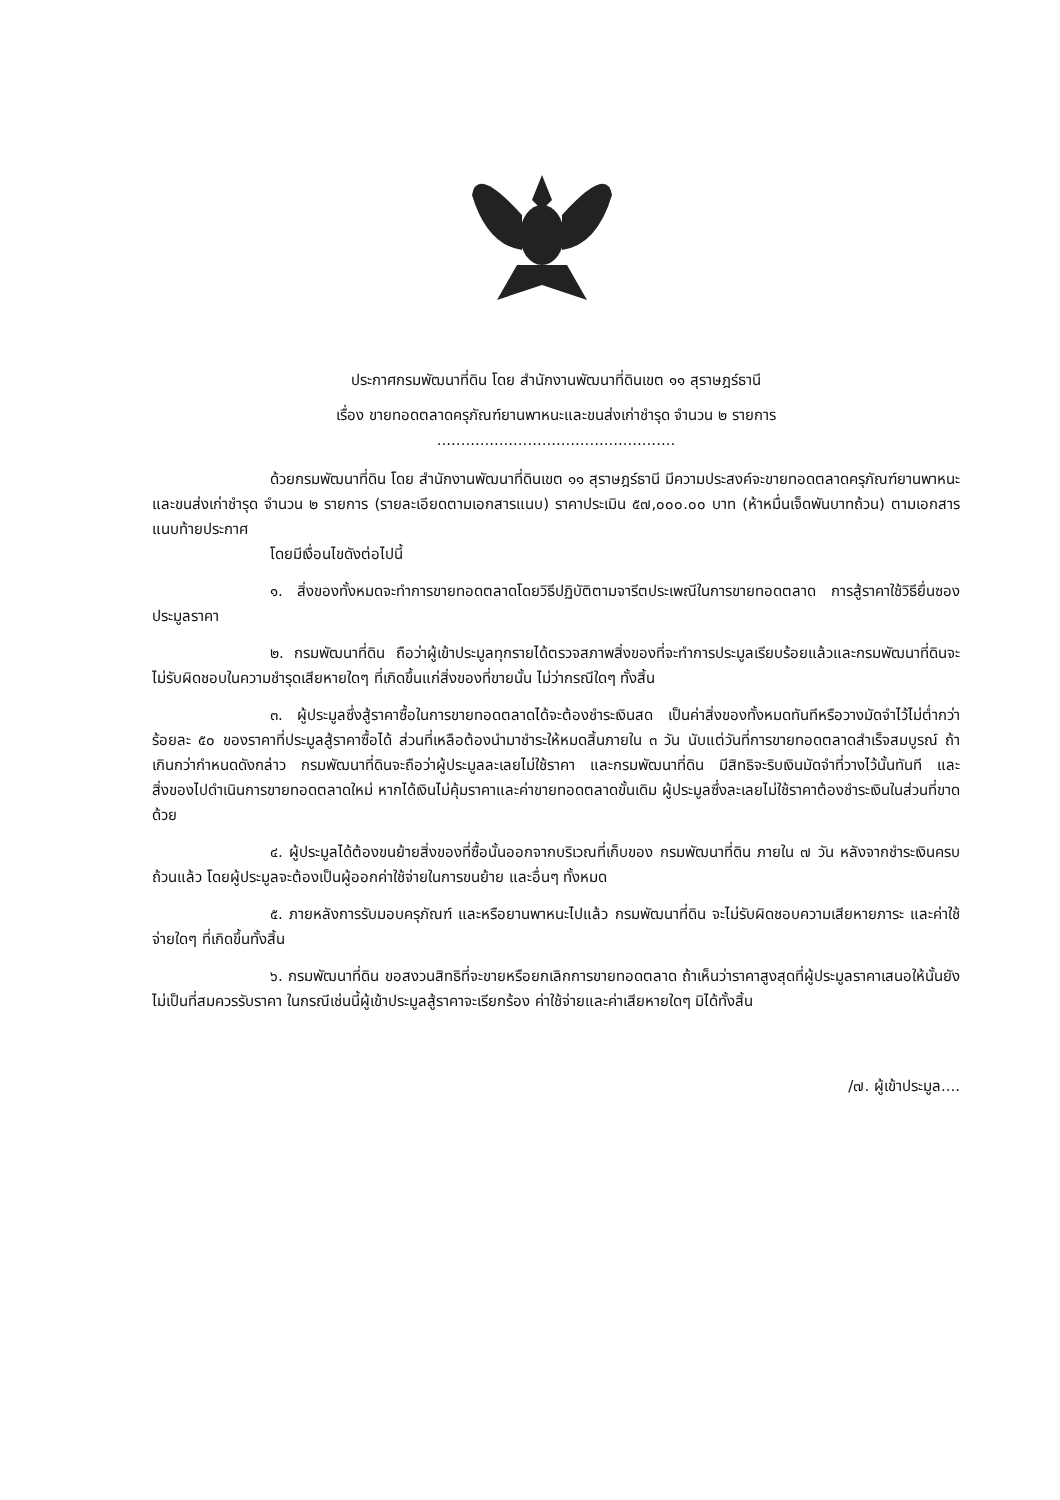ประกาศกรมพัฒนาที่ดิน โดย สำนักงานพัฒนาที่ดินเขต ๑๑ สุราษฎร์ธานี
เรื่อง ขายทอดตลาดครุภัณฑ์ยานพาหนะและขนส่งเก่าชำรุด จำนวน ๒ รายการ
..................................................
ด้วยกรมพัฒนาที่ดิน โดย สำนักงานพัฒนาที่ดินเขต ๑๑ สุราษฎร์ธานี มีความประสงค์จะขายทอดตลาดครุภัณฑ์ยานพาหนะและขนส่งเก่าชำรุด จำนวน ๒ รายการ (รายละเอียดตามเอกสารแนบ) ราคาประเมิน ๕๗,๐๐๐.๐๐ บาท (ห้าหมื่นเจ็ดพันบาทถ้วน) ตามเอกสารแนบท้ายประกาศ
โดยมีเงื่อนไขดังต่อไปนี้
๑. สิ่งของทั้งหมดจะทำการขายทอดตลาดโดยวิธีปฏิบัติตามจารีตประเพณีในการขายทอดตลาด การสู้ราคาใช้วิธียื่นซองประมูลราคา
๒. กรมพัฒนาที่ดิน ถือว่าผู้เข้าประมูลทุกรายได้ตรวจสภาพสิ่งของที่จะทำการประมูลเรียบร้อยแล้วและกรมพัฒนาที่ดินจะไม่รับผิดชอบในความชำรุดเสียหายใดๆ ที่เกิดขึ้นแก่สิ่งของที่ขายนั้น ไม่ว่ากรณีใดๆ ทั้งสิ้น
๓. ผู้ประมูลซึ่งสู้ราคาซื้อในการขายทอดตลาดได้จะต้องชำระเงินสด เป็นค่าสิ่งของทั้งหมดทันทีหรือวางมัดจำไว้ไม่ต่ำกว่าร้อยละ ๕๐ ของราคาที่ประมูลสู้ราคาซื้อได้ ส่วนที่เหลือต้องนำมาชำระให้หมดสิ้นภายใน ๓ วัน นับแต่วันที่การขายทอดตลาดสำเร็จสมบูรณ์ ถ้าเกินกว่ากำหนดดังกล่าว กรมพัฒนาที่ดินจะถือว่าผู้ประมูลละเลยไม่ใช้ราคา และกรมพัฒนาที่ดิน มีสิทธิจะริบเงินมัดจำที่วางไว้นั้นทันที และสิ่งของไปดำเนินการขายทอดตลาดใหม่ หากได้เงินไม่คุ้มราคาและค่าขายทอดตลาดขั้นเดิม ผู้ประมูลซึ่งละเลยไม่ใช้ราคาต้องชำระเงินในส่วนที่ขาดด้วย
๔. ผู้ประมูลได้ต้องขนย้ายสิ่งของที่ซื้อนั้นออกจากบริเวณที่เก็บของ กรมพัฒนาที่ดิน ภายใน ๗ วัน หลังจากชำระเงินครบถ้วนแล้ว โดยผู้ประมูลจะต้องเป็นผู้ออกค่าใช้จ่ายในการขนย้าย และอื่นๆ ทั้งหมด
๕. ภายหลังการรับมอบครุภัณฑ์ และหรือยานพาหนะไปแล้ว กรมพัฒนาที่ดิน จะไม่รับผิดชอบความเสียหายภาระ และค่าใช้จ่ายใดๆ ที่เกิดขึ้นทั้งสิ้น
๖. กรมพัฒนาที่ดิน ขอสงวนสิทธิที่จะขายหรือยกเลิกการขายทอดตลาด ถ้าเห็นว่าราคาสูงสุดที่ผู้ประมูลราคาเสนอให้นั้นยังไม่เป็นที่สมควรรับราคา ในกรณีเช่นนี้ผู้เข้าประมูลสู้ราคาจะเรียกร้อง ค่าใช้จ่ายและค่าเสียหายใดๆ มิได้ทั้งสิ้น
/๗. ผู้เข้าประมูล....